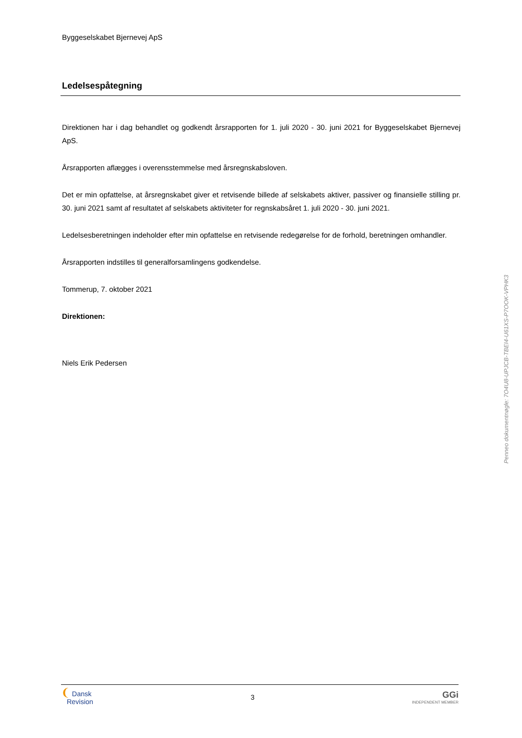Byggeselskabet Bjernevej ApS
Ledelsespåtegning
Direktionen har i dag behandlet og godkendt årsrapporten for 1. juli 2020 - 30. juni 2021 for Byggeselskabet Bjernevej ApS.
Årsrapporten aflægges i overensstemmelse med årsregnskabsloven.
Det er min opfattelse, at årsregnskabet giver et retvisende billede af selskabets aktiver, passiver og finansielle stilling pr. 30. juni 2021 samt af resultatet af selskabets aktiviteter for regnskabsåret 1. juli 2020 - 30. juni 2021.
Ledelsesberetningen indeholder efter min opfattelse en retvisende redegørelse for de forhold, beretningen omhandler.
Årsrapporten indstilles til generalforsamlingens godkendelse.
Tommerup, 7. oktober 2021
Direktionen:
Niels Erik Pedersen
Penneo dokumentnøgle: 7O4U8-UPJCB-TBEI4-U61XS-P7OOK-VPHK3
❨ Dansk
Revision
3
GGi
INDEPENDENT MEMBER